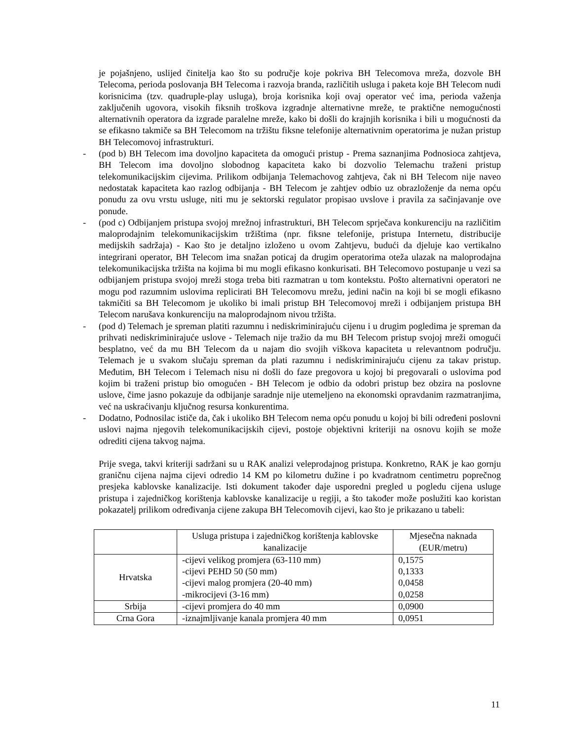je pojašnjeno, uslijed činitelja kao što su područje koje pokriva BH Telecomova mreža, dozvole BH Telecoma, perioda poslovanja BH Telecoma i razvoja branda, različitih usluga i paketa koje BH Telecom nudi korisnicima (tzv. quadruple-play usluga), broja korisnika koji ovaj operator već ima, perioda važenja zaključenih ugovora, visokih fiksnih troškova izgradnje alternativne mreže, te praktične nemogućnosti alternativnih operatora da izgrade paralelne mreže, kako bi došli do krajnjih korisnika i bili u mogućnosti da se efikasno takmiče sa BH Telecomom na tržištu fiksne telefonije alternativnim operatorima je nužan pristup BH Telecomovoj infrastrukturi.
- (pod b) BH Telecom ima dovoljno kapaciteta da omogući pristup - Prema saznanjima Podnosioca zahtjeva, BH Telecom ima dovoljno slobodnog kapaciteta kako bi dozvolio Telemachu traženi pristup telekomunikacijskim cijevima. Prilikom odbijanja Telemachovog zahtjeva, čak ni BH Telecom nije naveo nedostatak kapaciteta kao razlog odbijanja - BH Telecom je zahtjev odbio uz obrazloženje da nema opću ponudu za ovu vrstu usluge, niti mu je sektorski regulator propisao uvslove i pravila za sačinjavanje ove ponude.
- (pod c) Odbijanjem pristupa svojoj mrežnoj infrastrukturi, BH Telecom sprječava konkurenciju na različitim maloprodajnim telekomunikacijskim tržištima (npr. fiksne telefonije, pristupa Internetu, distribucije medijskih sadržaja) - Kao što je detaljno izloženo u ovom Zahtjevu, budući da djeluje kao vertikalno integrirani operator, BH Telecom ima snažan poticaj da drugim operatorima oteža ulazak na maloprodajna telekomunikacijska tržišta na kojima bi mu mogli efikasno konkurisati. BH Telecomovo postupanje u vezi sa odbijanjem pristupa svojoj mreži stoga treba biti razmatran u tom kontekstu. Pošto alternativni operatori ne mogu pod razumnim uslovima replicirati BH Telecomovu mrežu, jedini način na koji bi se mogli efikasno takmičiti sa BH Telecomom je ukoliko bi imali pristup BH Telecomovoj mreži i odbijanjem pristupa BH Telecom narušava konkurenciju na maloprodajnom nivou tržišta.
- (pod d) Telemach je spreman platiti razumnu i nediskriminirajuću cijenu i u drugim pogledima je spreman da prihvati nediskriminirajuće uslove - Telemach nije tražio da mu BH Telecom pristup svojoj mreži omogući besplatno, već da mu BH Telecom da u najam dio svojih viškova kapaciteta u relevantnom području. Telemach je u svakom slučaju spreman da plati razumnu i nediskriminirajuću cijenu za takav pristup. Međutim, BH Telecom i Telemach nisu ni došli do faze pregovora u kojoj bi pregovarali o uslovima pod kojim bi traženi pristup bio omogućen - BH Telecom je odbio da odobri pristup bez obzira na poslovne uslove, čime jasno pokazuje da odbijanje saradnje nije utemeljeno na ekonomski opravdanim razmatranjima, već na uskraćivanju ključnog resursa konkurentima.
- Dodatno, Podnosilac ističe da, čak i ukoliko BH Telecom nema opću ponudu u kojoj bi bili određeni poslovni uslovi najma njegovih telekomunikacijskih cijevi, postoje objektivni kriteriji na osnovu kojih se može odrediti cijena takvog najma.
Prije svega, takvi kriteriji sadržani su u RAK analizi veleprodajnog pristupa. Konkretno, RAK je kao gornju graničnu cijena najma cijevi odredio 14 KM po kilometru dužine i po kvadratnom centimetru poprečnog presjeka kablovske kanalizacije. Isti dokument također daje usporedni pregled u pogledu cijena usluge pristupa i zajedničkog korištenja kablovske kanalizacije u regiji, a što također može poslužiti kao koristan pokazatelj prilikom određivanja cijene zakupa BH Telecomovih cijevi, kao što je prikazano u tabeli:
| | Usluga pristupa i zajedničkog korištenja kablovske kanalizacije | Mjesečna naknada (EUR/metru) |
| --- | --- | --- |
| Hrvatska | -cijevi velikog promjera (63-110 mm) -cijevi PEHD 50 (50 mm) -cijevi malog promjera (20-40 mm) -mikrocijevi (3-16 mm) | 0,1575 0,1333 0,0458 0,0258 |
| Srbija | -cijevi promjera do 40 mm | 0,0900 |
| Crna Gora | -iznajmljivanje kanala promjera 40 mm | 0,0951 |
11